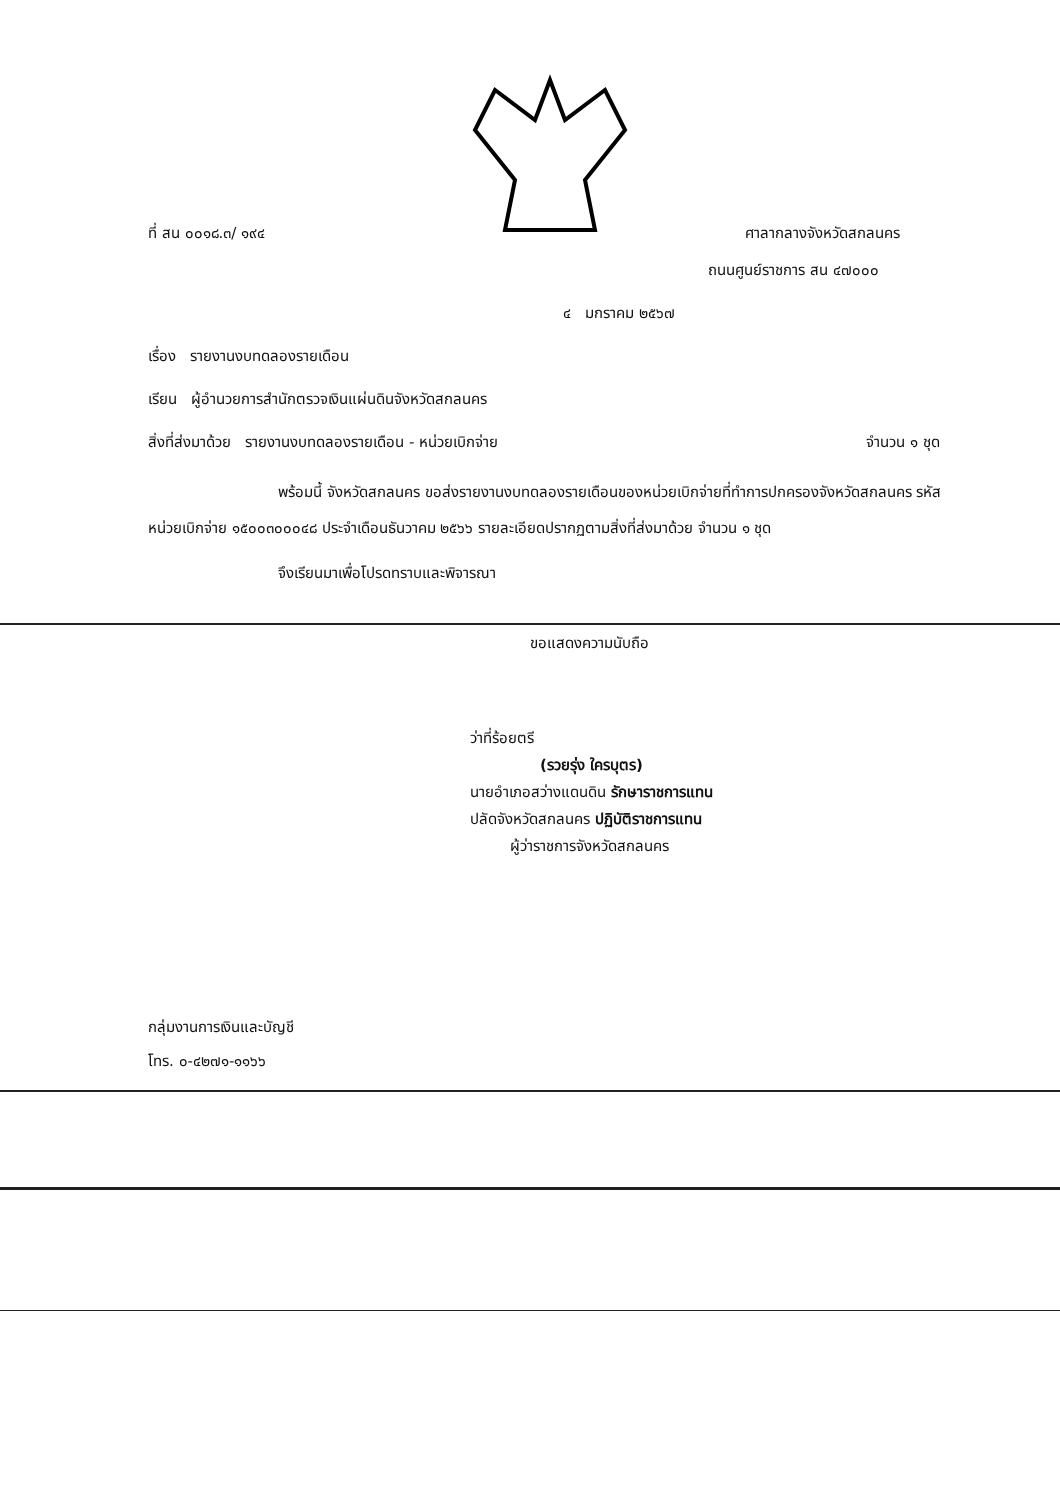ที่ สน ๐๐๑๘.๓/ ๑๙๔ ศาลากลางจังหวัดสกลนคร
ถนนศูนย์ราชการ สน ๔๗๐๐๐
๔ มกราคม ๒๕๖๗
เรื่อง รายงานงบทดลองรายเดือน
เรียน ผู้อำนวยการสำนักตรวจเงินแผ่นดินจังหวัดสกลนคร
สิ่งที่ส่งมาด้วย รายงานงบทดลองรายเดือน - หน่วยเบิกจ่าย จำนวน ๑ ชุด
พร้อมนี้ จังหวัดสกลนคร ขอส่งรายงานงบทดลองรายเดือนของหน่วยเบิกจ่ายที่ทำการปกครองจังหวัดสกลนคร รหัสหน่วยเบิกจ่าย ๑๕๐๐๓๐๐๐๔๘ ประจำเดือนธันวาคม ๒๕๖๖ รายละเอียดปรากฏตามสิ่งที่ส่งมาด้วย จำนวน ๑ ชุด
จึงเรียนมาเพื่อโปรดทราบและพิจารณา
ขอแสดงความนับถือ
ว่าที่ร้อยตรี
(รวยรุ่ง ใครบุตร)
นายอำเภอสว่างแดนดิน รักษาราชการแทน
ปลัดจังหวัดสกลนคร ปฏิบัติราชการแทน
ผู้ว่าราชการจังหวัดสกลนคร
กลุ่มงานการเงินและบัญชี
โทร. ๐-๔๒๗๑-๑๑๖๖